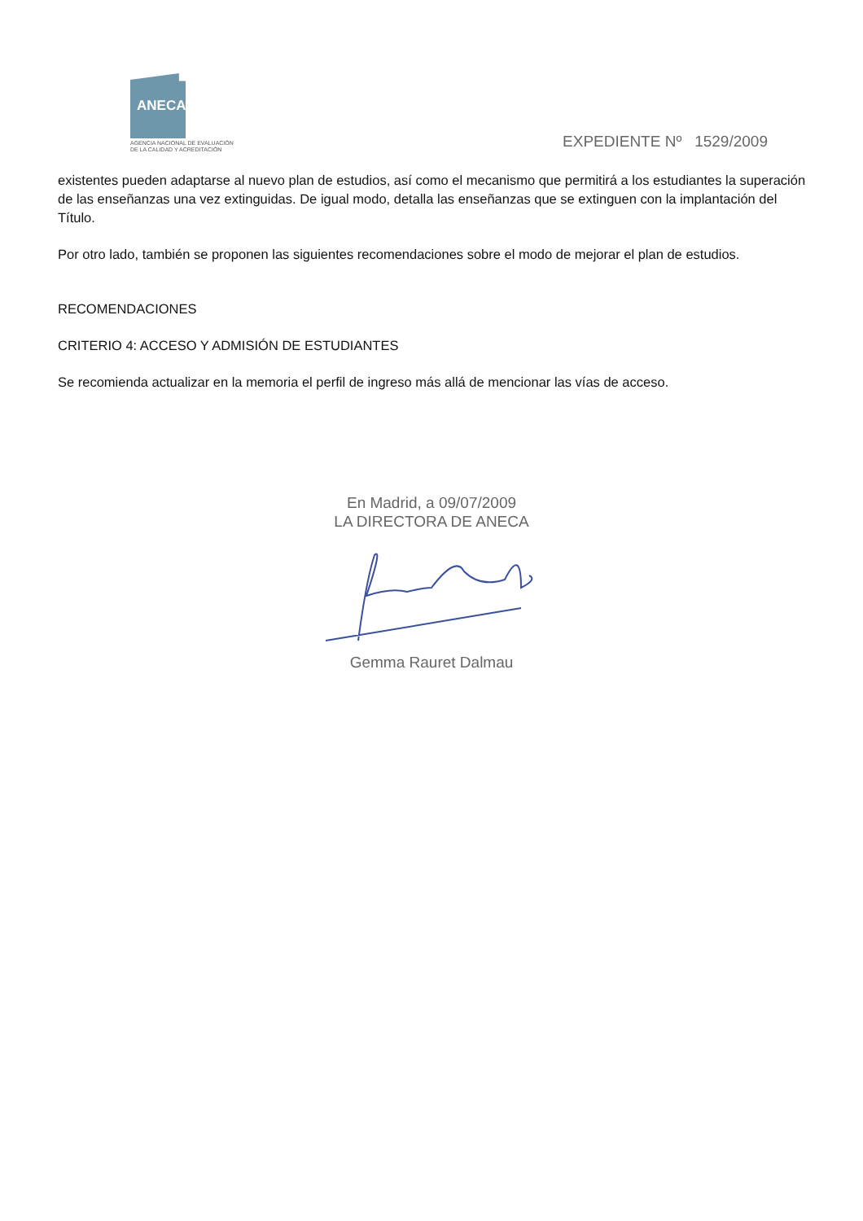ANECA
AGENCIA NACIONAL DE EVALUACIÓN
DE LA CALIDAD Y ACREDITACIÓN
EXPEDIENTE Nº 1529/2009
existentes pueden adaptarse al nuevo plan de estudios, así como el mecanismo que permitirá a los estudiantes la superación de las enseñanzas una vez extinguidas. De igual modo, detalla las enseñanzas que se extinguen con la implantación del Título.
Por otro lado, también se proponen las siguientes recomendaciones sobre el modo de mejorar el plan de estudios.
RECOMENDACIONES
CRITERIO 4: ACCESO Y ADMISIÓN DE ESTUDIANTES
Se recomienda actualizar en la memoria el perfil de ingreso más allá de mencionar las vías de acceso.
En Madrid, a 09/07/2009
LA DIRECTORA DE ANECA
Gemma Rauret Dalmau